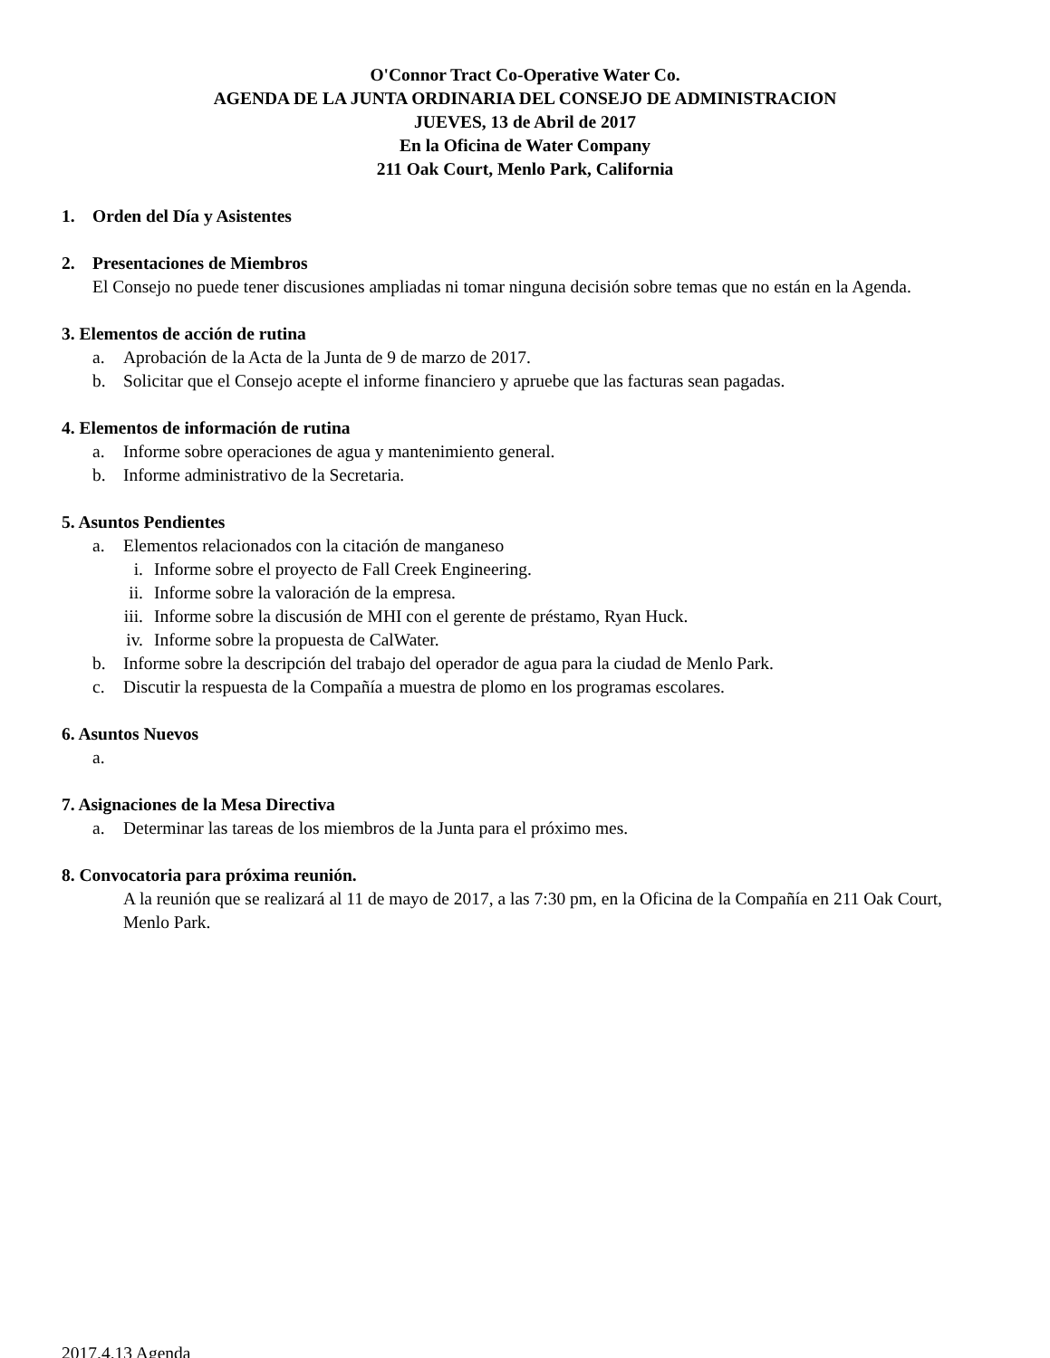O'Connor Tract Co-Operative Water Co.
AGENDA DE LA JUNTA ORDINARIA DEL CONSEJO DE ADMINISTRACION
JUEVES, 13 de Abril de 2017
En la Oficina de Water Company
211 Oak Court, Menlo Park, California
1. Orden del Día y Asistentes
2. Presentaciones de Miembros
El Consejo no puede tener discusiones ampliadas ni tomar ninguna decisión sobre temas que no están en la Agenda.
3. Elementos de acción de rutina
a. Aprobación de la Acta de la Junta de 9 de marzo de 2017.
b. Solicitar que el Consejo acepte el informe financiero y apruebe que las facturas sean pagadas.
4. Elementos de información de rutina
a. Informe sobre operaciones de agua y mantenimiento general.
b. Informe administrativo de la Secretaria.
5. Asuntos Pendientes
a. Elementos relacionados con la citación de manganeso
i. Informe sobre el proyecto de Fall Creek Engineering.
ii. Informe sobre la valoración de la empresa.
iii. Informe sobre la discusión de MHI con el gerente de préstamo, Ryan Huck.
iv. Informe sobre la propuesta de CalWater.
b. Informe sobre la descripción del trabajo del operador de agua para la ciudad de Menlo Park.
c. Discutir la respuesta de la Compañía a muestra de plomo en los programas escolares.
6. Asuntos Nuevos
a.
7. Asignaciones de la Mesa Directiva
a. Determinar las tareas de los miembros de la Junta para el próximo mes.
8. Convocatoria para próxima reunión.
A la reunión que se realizará al 11 de mayo de 2017, a las 7:30 pm, en la Oficina de la Compañía en 211 Oak Court, Menlo Park.
2017.4.13 Agenda